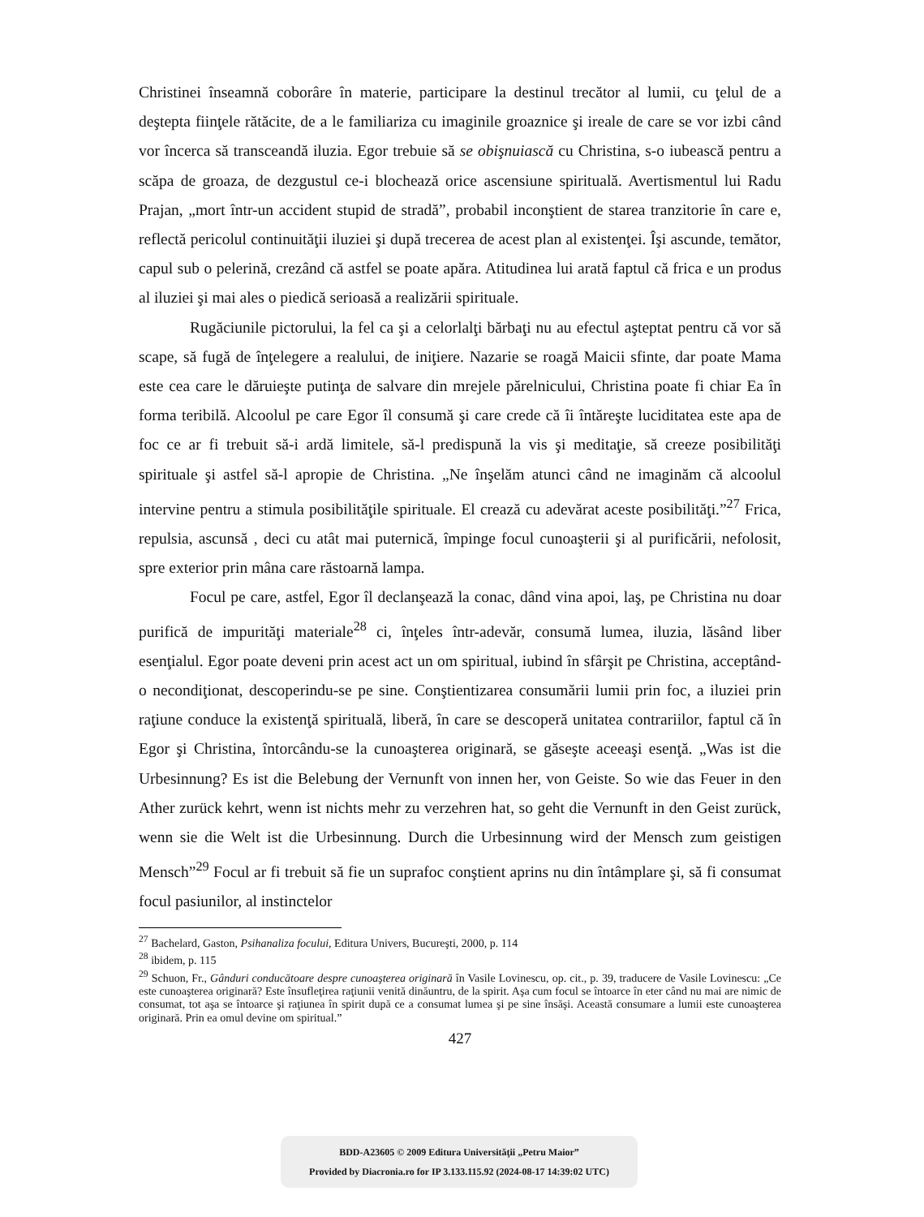Christinei înseamnă coborâre în materie, participare la destinul trecător al lumii, cu ţelul de a deştepta fiinţele rătăcite, de a le familiariza cu imaginile groaznice şi ireale de care se vor izbi când vor încerca să transceandă iluzia. Egor trebuie să se obişnuiască cu Christina, s-o iubească pentru a scăpa de groaza, de dezgustul ce-i blochează orice ascensiune spirituală. Avertismentul lui Radu Prajan, „mort într-un accident stupid de stradă”, probabil inconştient de starea tranzitorie în care e, reflectă pericolul continuităţii iluziei şi după trecerea de acest plan al existenţei. Îşi ascunde, temător, capul sub o pelerină, crezând că astfel se poate apăra. Atitudinea lui arată faptul că frica e un produs al iluziei şi mai ales o piedică serioasă a realizării spirituale.
Rugăciunile pictorului, la fel ca şi a celorlalţi bărbaţi nu au efectul aşteptat pentru că vor să scape, să fugă de înţelegere a realului, de iniţiere. Nazarie se roagă Maicii sfinte, dar poate Mama este cea care le dăruieşte putinţa de salvare din mrejele părelnicului, Christina poate fi chiar Ea în forma teribilă. Alcoolul pe care Egor îl consumă şi care crede că îi întăreşte luciditatea este apa de foc ce ar fi trebuit să-i ardă limitele, să-l predispună la vis şi meditaţie, să creeze posibilităţi spirituale şi astfel să-l apropie de Christina. „Ne înşelăm atunci când ne imaginăm că alcoolul intervine pentru a stimula posibilităţile spirituale. El crează cu adevărat aceste posibilităţi.”<sup>27</sup> Frica, repulsia, ascunsă , deci cu atât mai puternică, împinge focul cunoaşterii şi al purificării, nefolosit, spre exterior prin mâna care răstoarnă lampa.
Focul pe care, astfel, Egor îl declanşează la conac, dând vina apoi, laş, pe Christina nu doar purifică de impurităţi materiale<sup>28</sup> ci, înţeles într-adevăr, consumă lumea, iluzia, lăsând liber esenţialul. Egor poate deveni prin acest act un om spiritual, iubind în sfârşit pe Christina, acceptând-o necondiţionat, descoperindu-se pe sine. Conştientizarea consumării lumii prin foc, a iluziei prin raţiune conduce la existenţă spirituală, liberă, în care se descoperă unitatea contrariilor, faptul că în Egor şi Christina, întorcându-se la cunoaşterea originară, se găseşte aceeaşi esenţă. „Was ist die Urbesinnung? Es ist die Belebung der Vernunft von innen her, von Geiste. So wie das Feuer in den Ather zurück kehrt, wenn ist nichts mehr zu verzehren hat, so geht die Vernunft in den Geist zurück, wenn sie die Welt ist die Urbesinnung. Durch die Urbesinnung wird der Mensch zum geistigen Mensch”<sup>29</sup> Focul ar fi trebuit să fie un suprafoc conştient aprins nu din întâmplare şi, să fi consumat focul pasiunilor, al instinctelor
<sup>27</sup> Bachelard, Gaston, Psihanaliza focului, Editura Univers, Bucureşti, 2000, p. 114
<sup>28</sup> ibidem, p. 115
<sup>29</sup> Schuon, Fr., Gânduri conducătoare despre cunoaşterea originară în Vasile Lovinescu, op. cit., p. 39, traducere de Vasile Lovinescu: „Ce este cunoaşterea originară? Este însufleţirea raţiunii venită dinăuntru, de la spirit. Aşa cum focul se întoarce în eter când nu mai are nimic de consumat, tot aşa se întoarce şi raţiunea în spirit după ce a consumat lumea şi pe sine însăşi. Această consumare a lumii este cunoaşterea originară. Prin ea omul devine om spiritual.”
427
BDD-A23605 © 2009 Editura Universităţii „Petru Maior”
Provided by Diacronia.ro for IP 3.133.115.92 (2024-08-17 14:39:02 UTC)